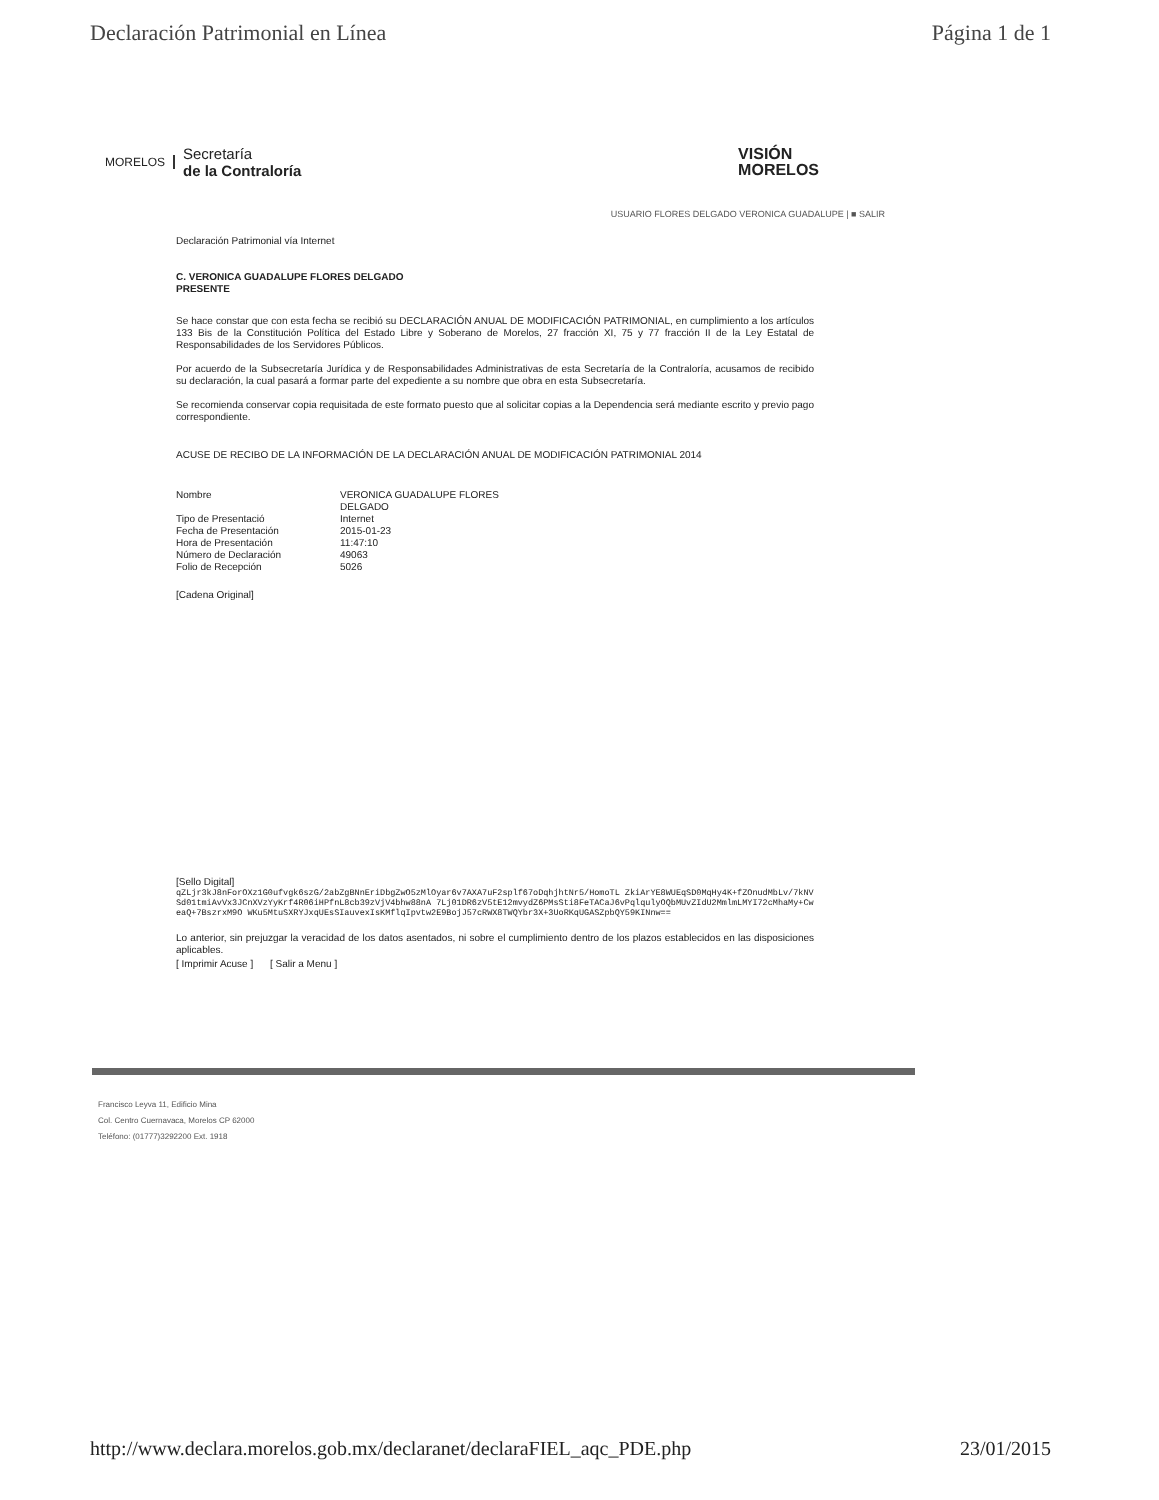Declaración Patrimonial en Línea Página 1 de 1
MORELOS
Secretaría
de la Contraloría
VISIÓN
MORELOS
USUARIO FLORES DELGADO VERONICA GUADALUPE | ■ SALIR
Declaración Patrimonial vía Internet
C. VERONICA GUADALUPE FLORES DELGADO
PRESENTE
Se hace constar que con esta fecha se recibió su DECLARACIÓN ANUAL DE MODIFICACIÓN PATRIMONIAL, en cumplimiento a los artículos 133 Bis de la Constitución Política del Estado Libre y Soberano de Morelos, 27 fracción XI, 75 y 77 fracción II de la Ley Estatal de Responsabilidades de los Servidores Públicos.
Por acuerdo de la Subsecretaría Jurídica y de Responsabilidades Administrativas de esta Secretaría de la Contraloría, acusamos de recibido su declaración, la cual pasará a formar parte del expediente a su nombre que obra en esta Subsecretaría.
Se recomienda conservar copia requisitada de este formato puesto que al solicitar copias a la Dependencia será mediante escrito y previo pago correspondiente.
ACUSE DE RECIBO DE LA INFORMACIÓN DE LA DECLARACIÓN ANUAL DE MODIFICACIÓN PATRIMONIAL 2014
| Nombre | VERONICA GUADALUPE FLORES DELGADO |
| Tipo de Presentació | Internet |
| Fecha de Presentación | 2015-01-23 |
| Hora de Presentación | 11:47:10 |
| Número de Declaración | 49063 |
| Folio de Recepción | 5026 |
[Cadena Original]
[Sello Digital]
qZLjr3kJ8nForOXz1G0ufvgk6szG/2abZgBNnEriDbgZwO5zMlOyar6v7AXA7uF2splf67oDqhjhtNr5/HomoTL ZkiArYE8WUEqSD0MqHy4K+fZOnudMbLv/7kNVSd01tmiAvVx3JCnXVzYyKrf4R06iHPfnL8cb39zVjV4bhw88nA 7Lj01DR6zV5tE12mvydZ6PMsSti8FeTACaJ6vPqlqulyOQbMUvZIdU2MmlmLMYI72cMhaMy+CweaQ+7BszrxM9O WKu5MtuSXRYJxqUEsSIauvexIsKMflqIpvtw2E9BojJ57cRWX8TWQYbr3X+3UoRKqUGASZpbQY59KINnw==
Lo anterior, sin prejuzgar la veracidad de los datos asentados, ni sobre el cumplimiento dentro de los plazos establecidos en las disposiciones aplicables.
[ Imprimir Acuse ] [ Salir a Menu ]
Francisco Leyva 11, Edificio Mina
Col. Centro Cuernavaca, Morelos CP 62000
Teléfono: (01777)3292200 Ext. 1918
http://www.declara.morelos.gob.mx/declaranet/declaraFIEL_aqc_PDE.php 23/01/2015